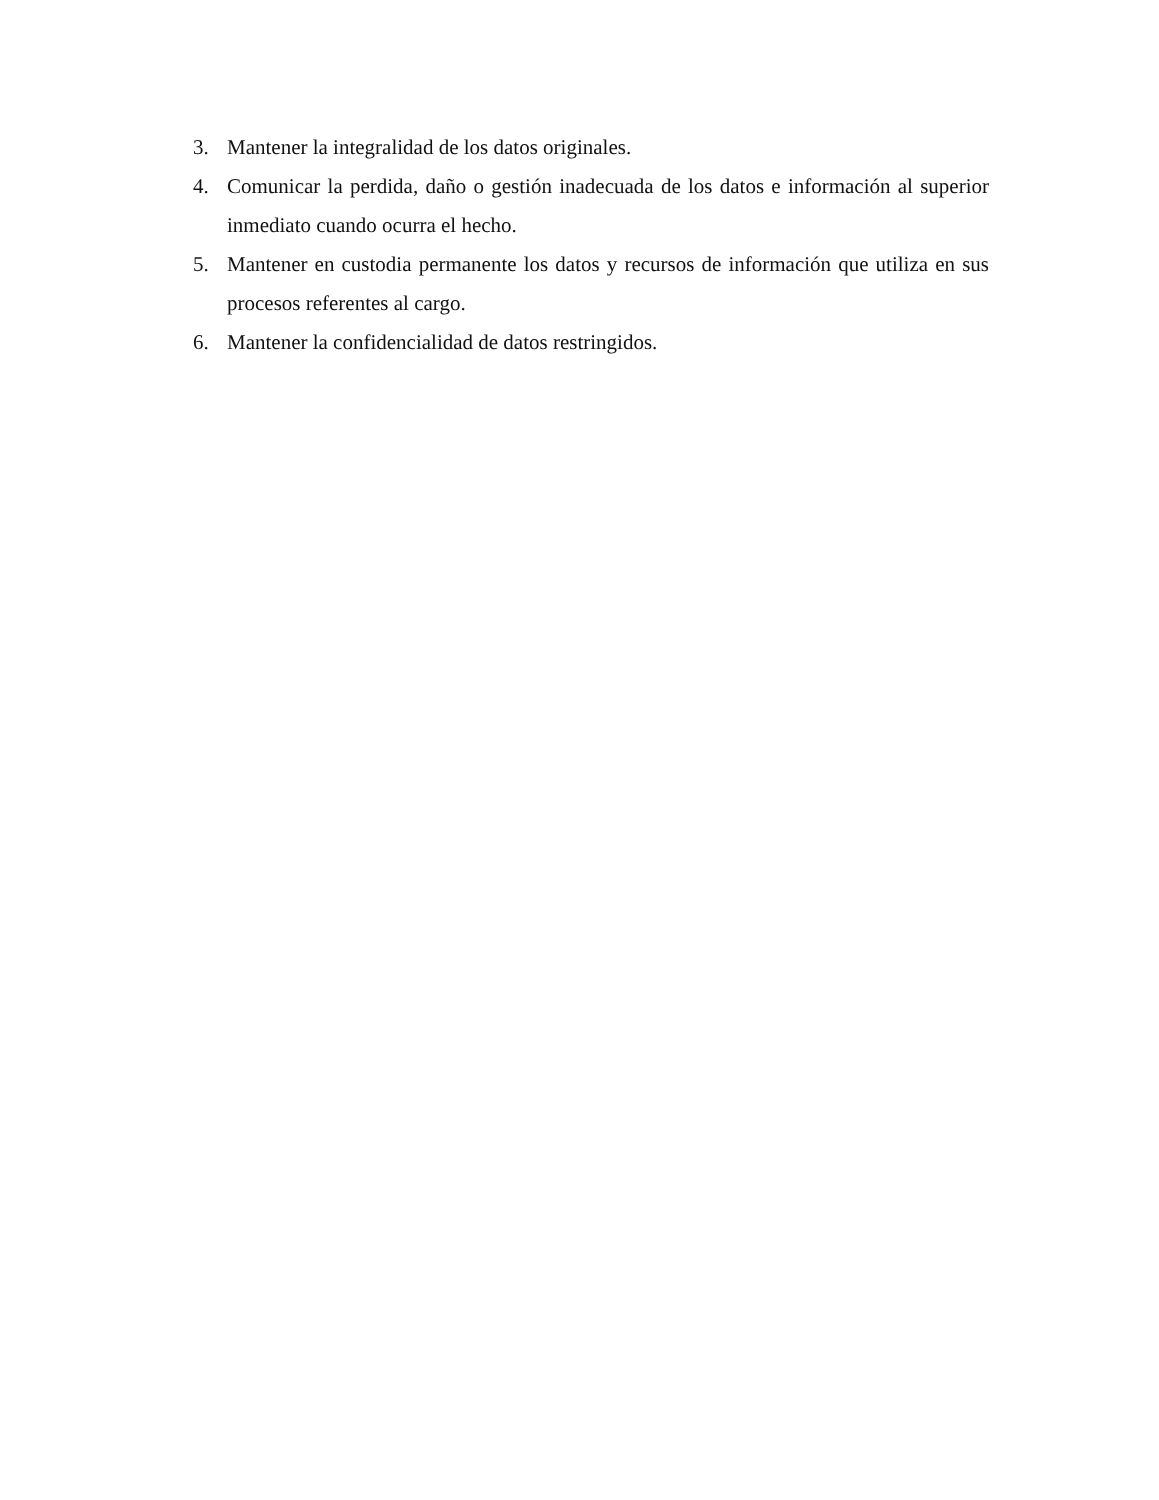3. Mantener la integralidad de los datos originales.
4. Comunicar la perdida, daño o gestión inadecuada de los datos e información al superior inmediato cuando ocurra el hecho.
5. Mantener en custodia permanente los datos y recursos de información que utiliza en sus procesos referentes al cargo.
6. Mantener la confidencialidad de datos restringidos.